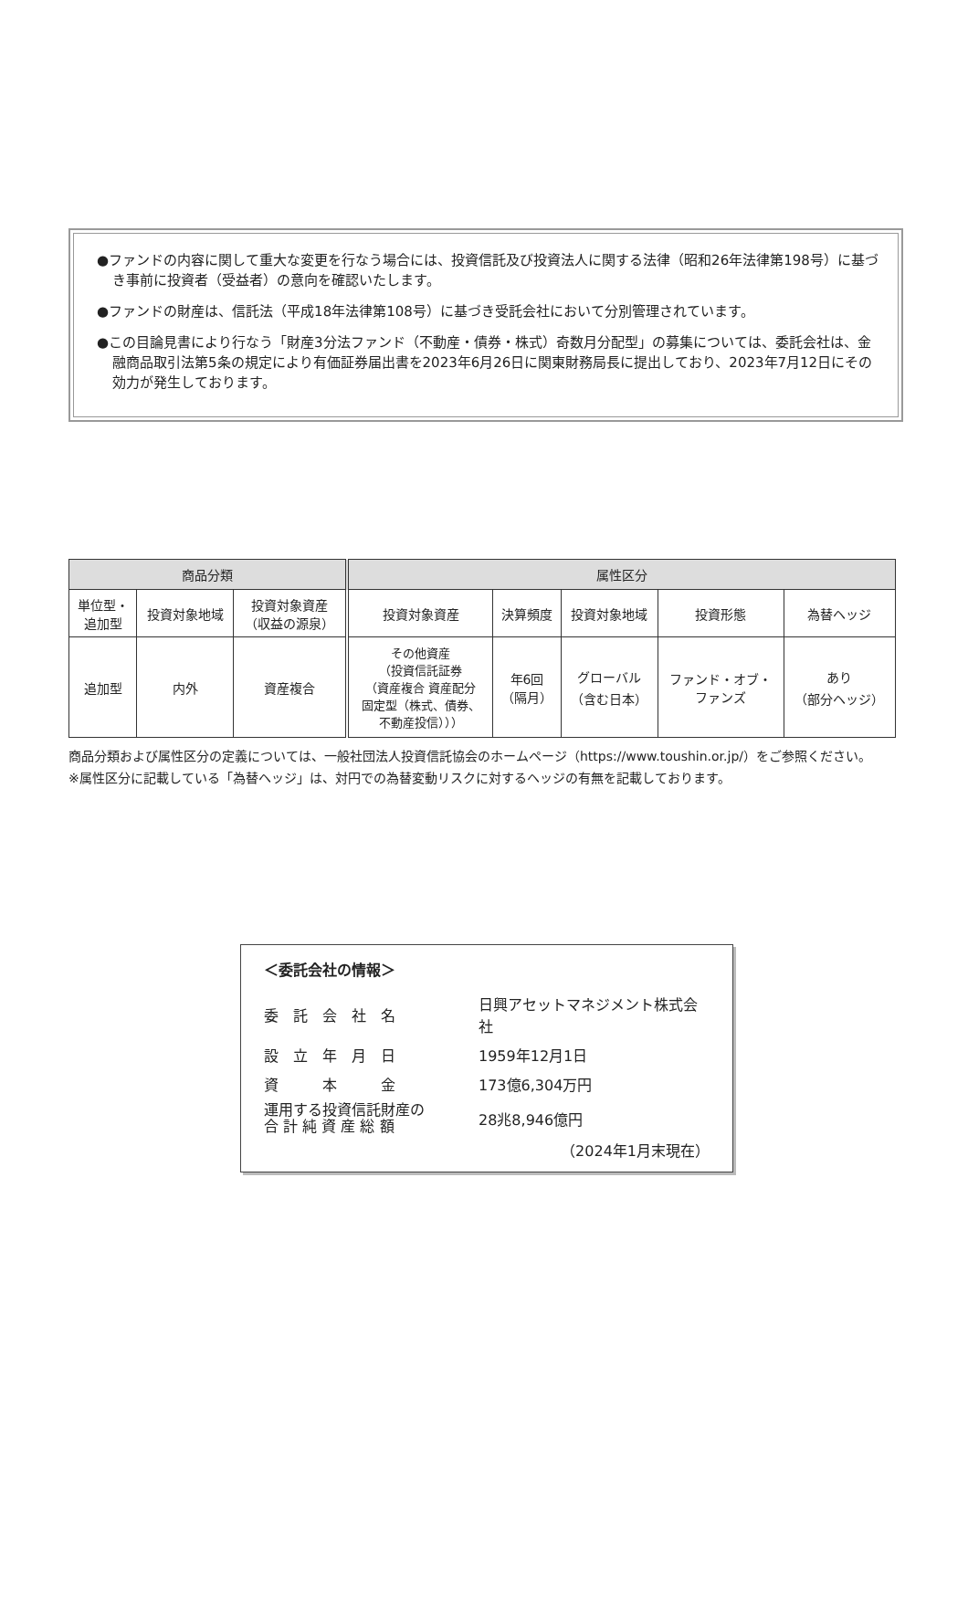●ファンドの内容に関して重大な変更を行なう場合には、投資信託及び投資法人に関する法律（昭和26年法律第198号）に基づき事前に投資者（受益者）の意向を確認いたします。
●ファンドの財産は、信託法（平成18年法律第108号）に基づき受託会社において分別管理されています。
●この目論見書により行なう「財産3分法ファンド（不動産・債券・株式）奇数月分配型」の募集については、委託会社は、金融商品取引法第5条の規定により有価証券届出書を2023年6月26日に関東財務局長に提出しており、2023年7月12日にその効力が発生しております。
| 商品分類 | | | 属性区分 | | | | |
| --- | --- | --- | --- | --- | --- | --- | --- |
| 単位型・ 追加型 | 投資対象地域 | 投資対象資産 （収益の源泉） | 投資対象資産 | 決算頻度 | 投資対象地域 | 投資形態 | 為替ヘッジ |
| 追加型 | 内外 | 資産複合 | その他資産 （投資信託証券 （資産複合 資産配分 固定型（株式、債券、 不動産投信））） | 年6回 （隔月） | グローバル （含む日本） | ファンド・オブ・ ファンズ | あり （部分ヘッジ） |
商品分類および属性区分の定義については、一般社団法人投資信託協会のホームページ（https://www.toushin.or.jp/）をご参照ください。
※属性区分に記載している「為替ヘッジ」は、対円での為替変動リスクに対するヘッジの有無を記載しております。
＜委託会社の情報＞
| 委 託 会 社 名 | 日興アセットマネジメント株式会社 |
| 設 立 年 月 日 | 1959年12月1日 |
| 資 本 金 | 173億6,304万円 |
| 運用する投資信託財産の 合 計 純 資 産 総 額 | 28兆8,946億円 |
（2024年1月末現在）